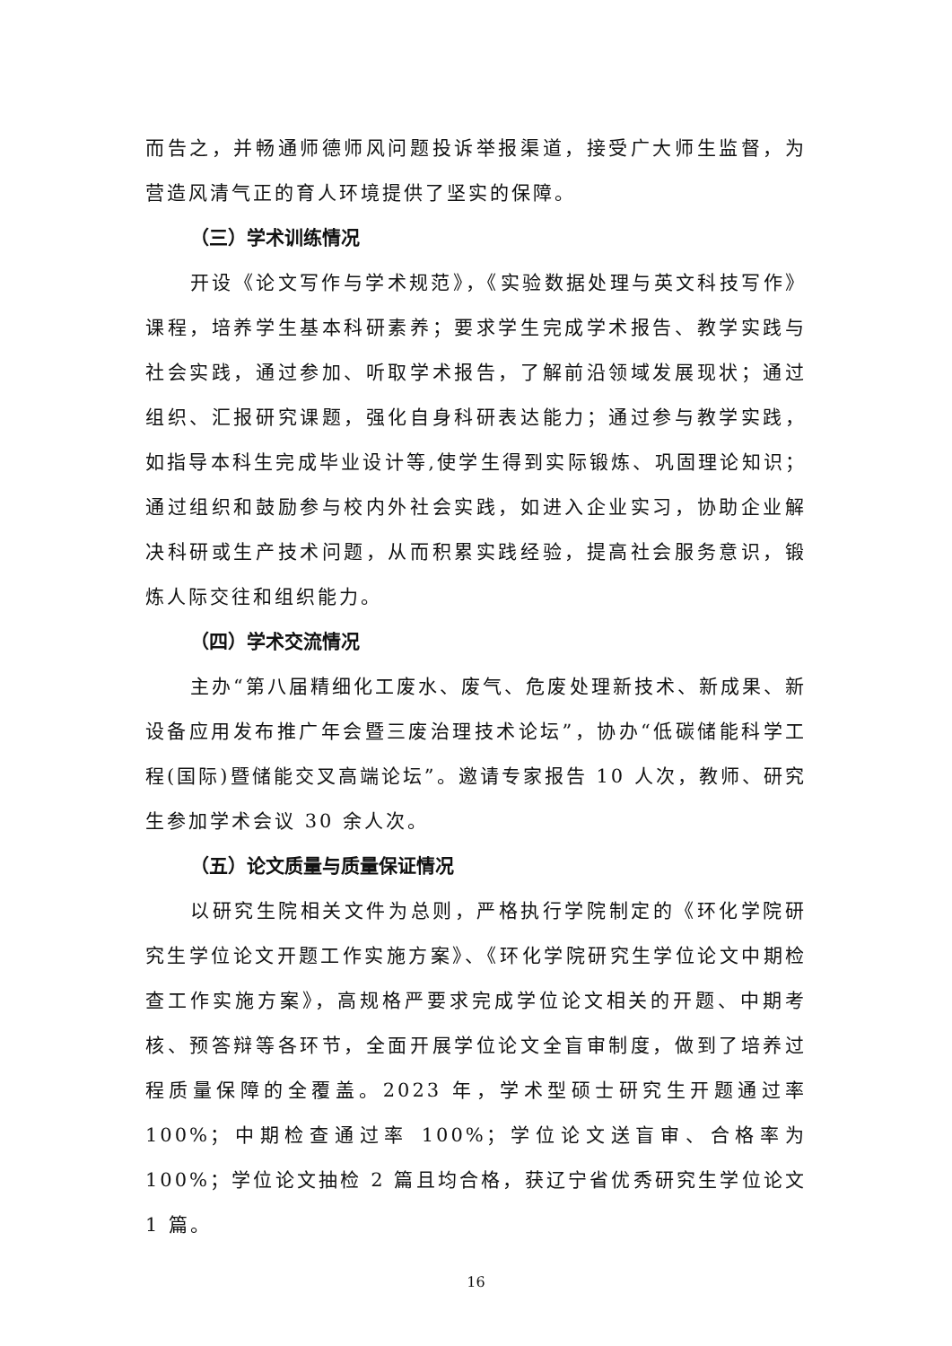而告之，并畅通师德师风问题投诉举报渠道，接受广大师生监督，为营造风清气正的育人环境提供了坚实的保障。
（三）学术训练情况
开设《论文写作与学术规范》，《实验数据处理与英文科技写作》课程，培养学生基本科研素养；要求学生完成学术报告、教学实践与社会实践，通过参加、听取学术报告，了解前沿领域发展现状；通过组织、汇报研究课题，强化自身科研表达能力；通过参与教学实践，如指导本科生完成毕业设计等,使学生得到实际锻炼、巩固理论知识；通过组织和鼓励参与校内外社会实践，如进入企业实习，协助企业解决科研或生产技术问题，从而积累实践经验，提高社会服务意识，锻炼人际交往和组织能力。
（四）学术交流情况
主办“第八届精细化工废水、废气、危废处理新技术、新成果、新设备应用发布推广年会暨三废治理技术论坛”，协办“低碳储能科学工程(国际)暨储能交叉高端论坛”。邀请专家报告 10 人次，教师、研究生参加学术会议 30 余人次。
（五）论文质量与质量保证情况
以研究生院相关文件为总则，严格执行学院制定的《环化学院研究生学位论文开题工作实施方案》、《环化学院研究生学位论文中期检查工作实施方案》，高规格严要求完成学位论文相关的开题、中期考核、预答辩等各环节，全面开展学位论文全盲审制度，做到了培养过程质量保障的全覆盖。2023 年，学术型硕士研究生开题通过率 100%；中期检查通过率 100%；学位论文送盲审、合格率为 100%；学位论文抽检 2 篇且均合格，获辽宁省优秀研究生学位论文 1 篇。
16